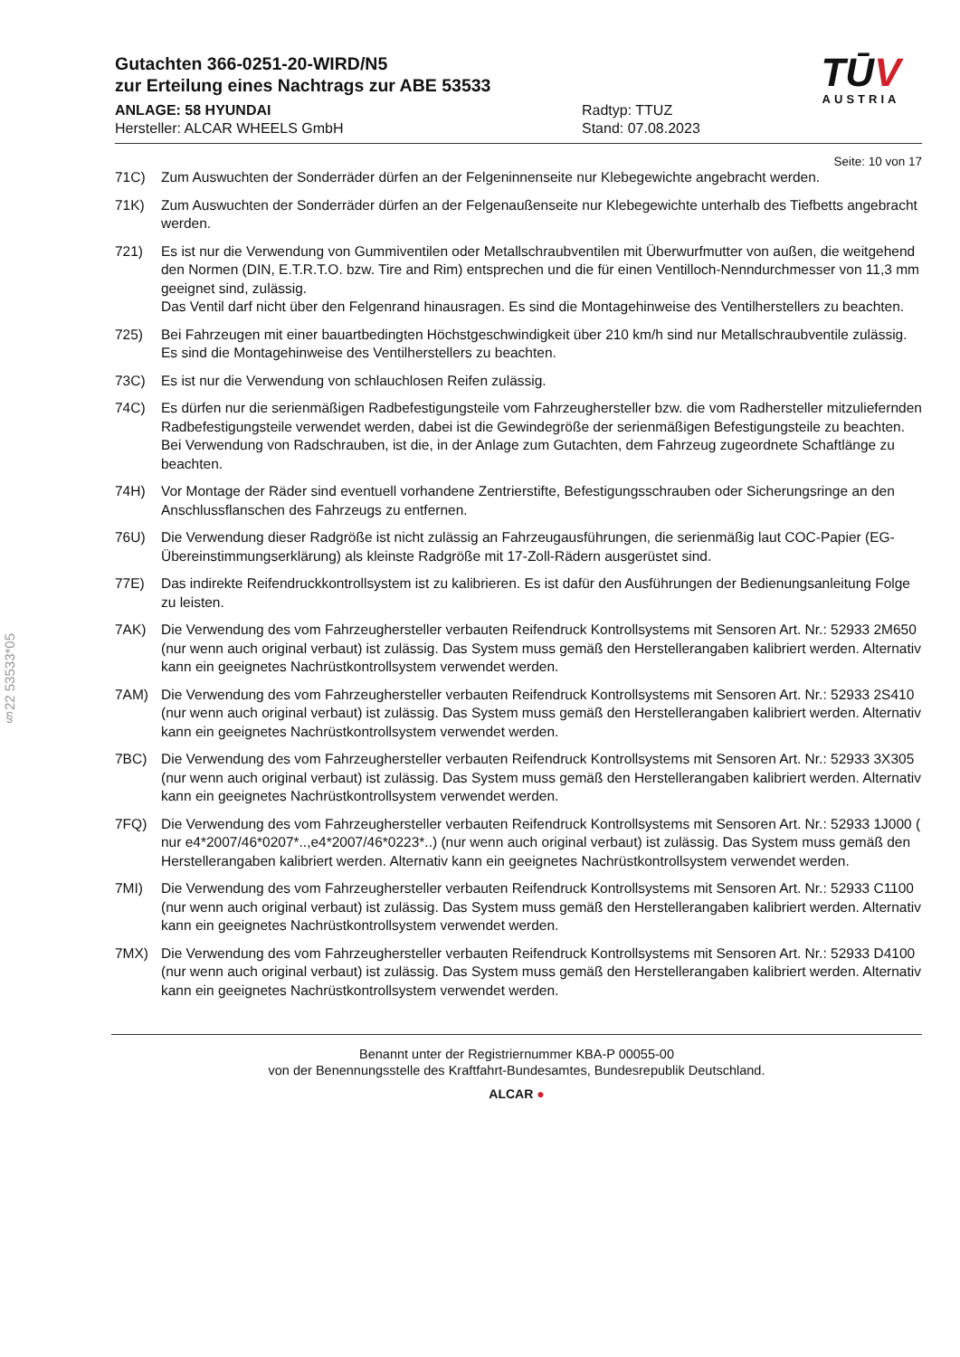§22 53533*05
Gutachten 366-0251-20-WIRD/N5
zur Erteilung eines Nachtrags zur ABE 53533
ANLAGE: 58 HYUNDAI
Hersteller: ALCAR WHEELS GmbH
Radtyp: TTUZ
Stand: 07.08.2023
TŪV
AUSTRIA
Seite: 10 von 17
71C) Zum Auswuchten der Sonderräder dürfen an der Felgeninnenseite nur Klebegewichte angebracht werden.
71K) Zum Auswuchten der Sonderräder dürfen an der Felgenaußenseite nur Klebegewichte unterhalb des Tiefbetts angebracht werden.
721) Es ist nur die Verwendung von Gummiventilen oder Metallschraubventilen mit Überwurfmutter von außen, die weitgehend den Normen (DIN, E.T.R.T.O. bzw. Tire and Rim) entsprechen und die für einen Ventilloch-Nenndurchmesser von 11,3 mm geeignet sind, zulässig.
Das Ventil darf nicht über den Felgenrand hinausragen. Es sind die Montagehinweise des Ventilherstellers zu beachten.
725) Bei Fahrzeugen mit einer bauartbedingten Höchstgeschwindigkeit über 210 km/h sind nur Metallschraubventile zulässig. Es sind die Montagehinweise des Ventilherstellers zu beachten.
73C) Es ist nur die Verwendung von schlauchlosen Reifen zulässig.
74C) Es dürfen nur die serienmäßigen Radbefestigungsteile vom Fahrzeughersteller bzw. die vom Radhersteller mitzuliefernden Radbefestigungsteile verwendet werden, dabei ist die Gewindegröße der serienmäßigen Befestigungsteile zu beachten. Bei Verwendung von Radschrauben, ist die, in der Anlage zum Gutachten, dem Fahrzeug zugeordnete Schaftlänge zu beachten.
74H) Vor Montage der Räder sind eventuell vorhandene Zentrierstifte, Befestigungsschrauben oder Sicherungsringe an den Anschlussflanschen des Fahrzeugs zu entfernen.
76U) Die Verwendung dieser Radgröße ist nicht zulässig an Fahrzeugausführungen, die serienmäßig laut COC-Papier (EG-Übereinstimmungserklärung) als kleinste Radgröße mit 17-Zoll-Rädern ausgerüstet sind.
77E) Das indirekte Reifendruckkontrollsystem ist zu kalibrieren. Es ist dafür den Ausführungen der Bedienungsanleitung Folge zu leisten.
7AK) Die Verwendung des vom Fahrzeughersteller verbauten Reifendruck Kontrollsystems mit Sensoren Art. Nr.: 52933 2M650 (nur wenn auch original verbaut) ist zulässig. Das System muss gemäß den Herstellerangaben kalibriert werden. Alternativ kann ein geeignetes Nachrüstkontrollsystem verwendet werden.
7AM) Die Verwendung des vom Fahrzeughersteller verbauten Reifendruck Kontrollsystems mit Sensoren Art. Nr.: 52933 2S410 (nur wenn auch original verbaut) ist zulässig. Das System muss gemäß den Herstellerangaben kalibriert werden. Alternativ kann ein geeignetes Nachrüstkontrollsystem verwendet werden.
7BC) Die Verwendung des vom Fahrzeughersteller verbauten Reifendruck Kontrollsystems mit Sensoren Art. Nr.: 52933 3X305 (nur wenn auch original verbaut) ist zulässig. Das System muss gemäß den Herstellerangaben kalibriert werden. Alternativ kann ein geeignetes Nachrüstkontrollsystem verwendet werden.
7FQ) Die Verwendung des vom Fahrzeughersteller verbauten Reifendruck Kontrollsystems mit Sensoren Art. Nr.: 52933 1J000 ( nur e4*2007/46*0207*..,e4*2007/46*0223*..) (nur wenn auch original verbaut) ist zulässig. Das System muss gemäß den Herstellerangaben kalibriert werden. Alternativ kann ein geeignetes Nachrüstkontrollsystem verwendet werden.
7MI) Die Verwendung des vom Fahrzeughersteller verbauten Reifendruck Kontrollsystems mit Sensoren Art. Nr.: 52933 C1100 (nur wenn auch original verbaut) ist zulässig. Das System muss gemäß den Herstellerangaben kalibriert werden. Alternativ kann ein geeignetes Nachrüstkontrollsystem verwendet werden.
7MX) Die Verwendung des vom Fahrzeughersteller verbauten Reifendruck Kontrollsystems mit Sensoren Art. Nr.: 52933 D4100 (nur wenn auch original verbaut) ist zulässig. Das System muss gemäß den Herstellerangaben kalibriert werden. Alternativ kann ein geeignetes Nachrüstkontrollsystem verwendet werden.
Benannt unter der Registriernummer KBA-P 00055-00
von der Benennungsstelle des Kraftfahrt-Bundesamtes, Bundesrepublik Deutschland.
ALCAR ●